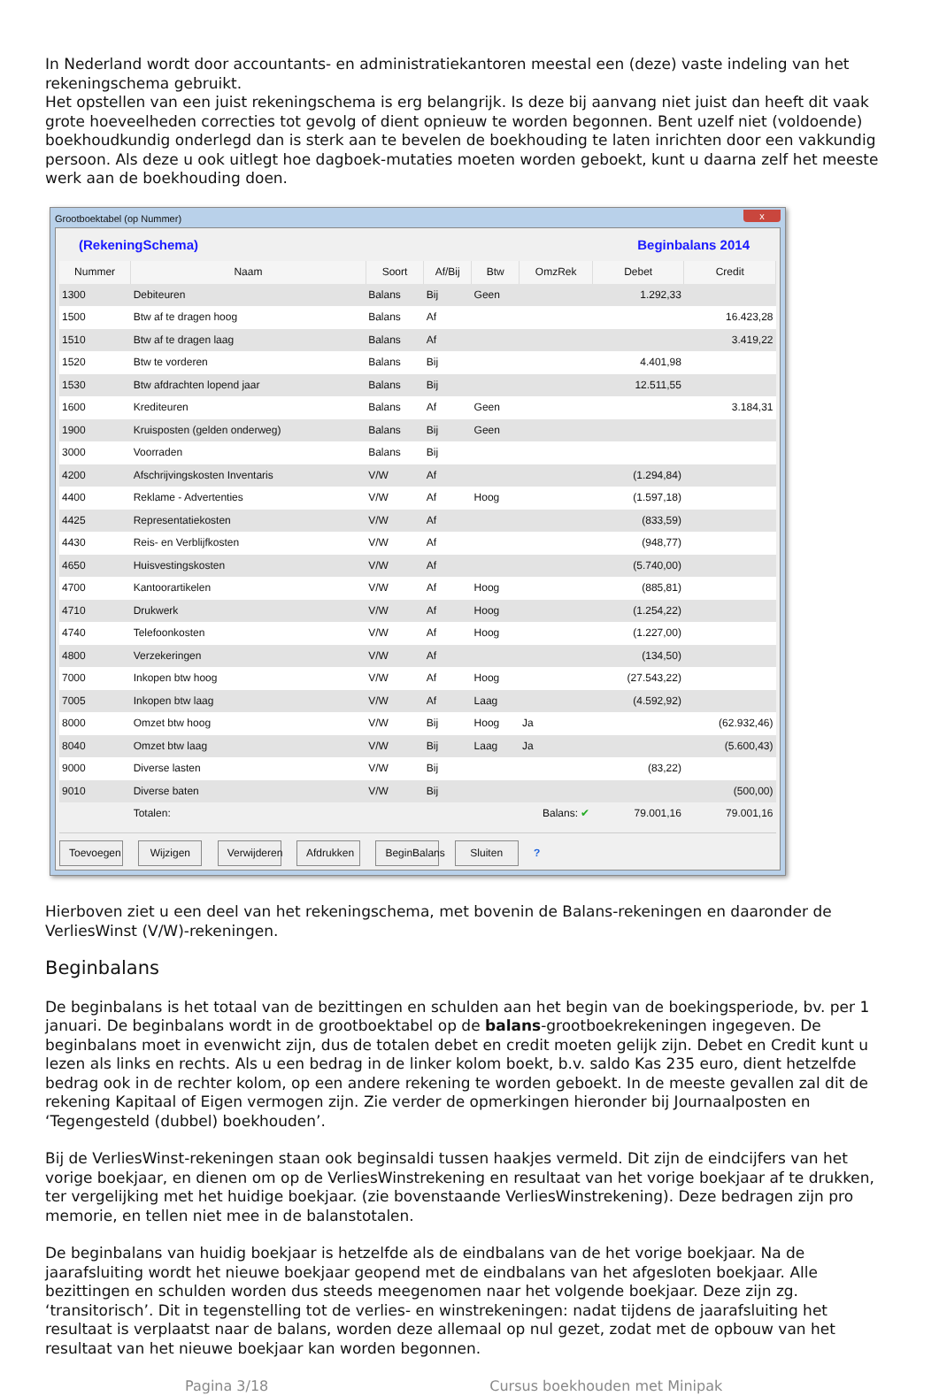In Nederland wordt door accountants- en administratiekantoren meestal een (deze) vaste indeling van het rekeningschema gebruikt.
Het opstellen van een juist rekeningschema is erg belangrijk. Is deze bij aanvang niet juist dan heeft dit vaak grote hoeveelheden correcties tot gevolg of dient opnieuw te worden begonnen. Bent uzelf niet (voldoende) boekhoudkundig onderlegd dan is sterk aan te bevelen de boekhouding te laten inrichten door een vakkundig persoon. Als deze u ook uitlegt hoe dagboek-mutaties moeten worden geboekt, kunt u daarna zelf het meeste werk aan de boekhouding doen.
Grootboektabel (op Nummer) x
(RekeningSchema) Beginbalans 2014
| Nummer | Naam | Soort | Af/Bij | Btw | OmzRek | Debet | Credit |
| --- | --- | --- | --- | --- | --- | --- | --- |
| 1300 | Debiteuren | Balans | Bij | Geen | | 1.292,33 | |
| 1500 | Btw af te dragen hoog | Balans | Af | | | | 16.423,28 |
| 1510 | Btw af te dragen laag | Balans | Af | | | | 3.419,22 |
| 1520 | Btw te vorderen | Balans | Bij | | | 4.401,98 | |
| 1530 | Btw afdrachten lopend jaar | Balans | Bij | | | 12.511,55 | |
| 1600 | Krediteuren | Balans | Af | Geen | | | 3.184,31 |
| 1900 | Kruisposten (gelden onderweg) | Balans | Bij | Geen | | | |
| 3000 | Voorraden | Balans | Bij | | | | |
| 4200 | Afschrijvingskosten Inventaris | V/W | Af | | | (1.294,84) | |
| 4400 | Reklame - Advertenties | V/W | Af | Hoog | | (1.597,18) | |
| 4425 | Representatiekosten | V/W | Af | | | (833,59) | |
| 4430 | Reis- en Verblijfkosten | V/W | Af | | | (948,77) | |
| 4650 | Huisvestingskosten | V/W | Af | | | (5.740,00) | |
| 4700 | Kantoorartikelen | V/W | Af | Hoog | | (885,81) | |
| 4710 | Drukwerk | V/W | Af | Hoog | | (1.254,22) | |
| 4740 | Telefoonkosten | V/W | Af | Hoog | | (1.227,00) | |
| 4800 | Verzekeringen | V/W | Af | | | (134,50) | |
| 7000 | Inkopen btw hoog | V/W | Af | Hoog | | (27.543,22) | |
| 7005 | Inkopen btw laag | V/W | Af | Laag | | (4.592,92) | |
| 8000 | Omzet btw hoog | V/W | Bij | Hoog | Ja | | (62.932,46) |
| 8040 | Omzet btw laag | V/W | Bij | Laag | Ja | | (5.600,43) |
| 9000 | Diverse lasten | V/W | Bij | | | (83,22) | |
| 9010 | Diverse baten | V/W | Bij | | | | (500,00) |
| | Totalen: | Balans: ✔ | | | | 79.001,16 | 79.001,16 |
Toevoegen Wijzigen Verwijderen Afdrukken BeginBalans Sluiten ?
Hierboven ziet u een deel van het rekeningschema, met bovenin de Balans-rekeningen en daaronder de VerliesWinst (V/W)-rekeningen.
Beginbalans
De beginbalans is het totaal van de bezittingen en schulden aan het begin van de boekingsperiode, bv. per 1 januari. De beginbalans wordt in de grootboektabel op de balans-grootboekrekeningen ingegeven. De beginbalans moet in evenwicht zijn, dus de totalen debet en credit moeten gelijk zijn. Debet en Credit kunt u lezen als links en rechts. Als u een bedrag in de linker kolom boekt, b.v. saldo Kas 235 euro, dient hetzelfde bedrag ook in de rechter kolom, op een andere rekening te worden geboekt. In de meeste gevallen zal dit de rekening Kapitaal of Eigen vermogen zijn. Zie verder de opmerkingen hieronder bij Journaalposten en ‘Tegengesteld (dubbel) boekhouden’.
Bij de VerliesWinst-rekeningen staan ook beginsaldi tussen haakjes vermeld. Dit zijn de eindcijfers van het vorige boekjaar, en dienen om op de VerliesWinstrekening en resultaat van het vorige boekjaar af te drukken, ter vergelijking met het huidige boekjaar. (zie bovenstaande VerliesWinstrekening). Deze bedragen zijn pro memorie, en tellen niet mee in de balanstotalen.
De beginbalans van huidig boekjaar is hetzelfde als de eindbalans van de het vorige boekjaar. Na de jaarafsluiting wordt het nieuwe boekjaar geopend met de eindbalans van het afgesloten boekjaar. Alle bezittingen en schulden worden dus steeds meegenomen naar het volgende boekjaar. Deze zijn zg. ‘transitorisch’. Dit in tegenstelling tot de verlies- en winstrekeningen: nadat tijdens de jaarafsluiting het resultaat is verplaatst naar de balans, worden deze allemaal op nul gezet, zodat met de opbouw van het resultaat van het nieuwe boekjaar kan worden begonnen.
Pagina 3/18 Cursus boekhouden met Minipak